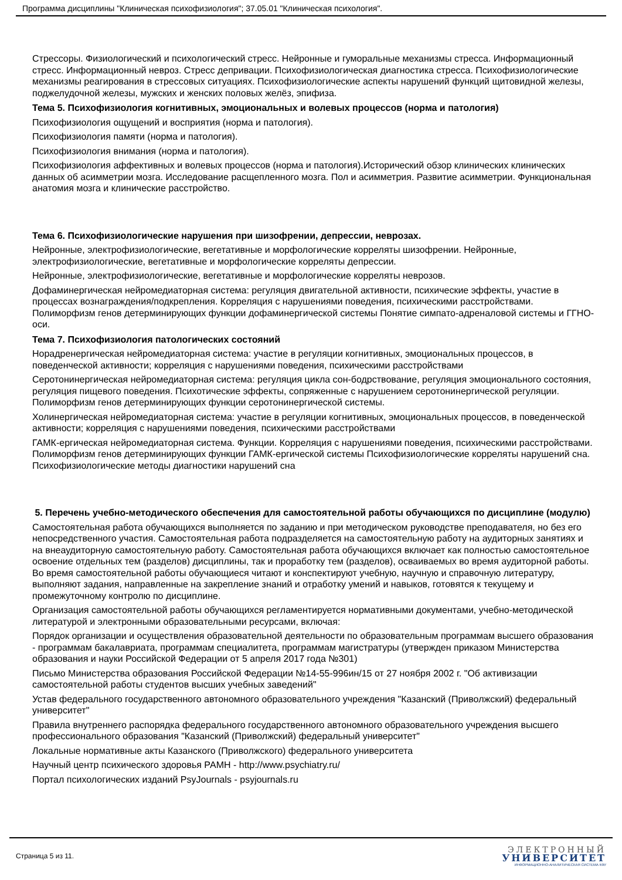Программа дисциплины "Клиническая психофизиология"; 37.05.01 "Клиническая психология".
Стрессоры. Физиологический и психологический стресс. Нейронные и гуморальные механизмы стресса. Информационный стресс. Информационный невроз. Стресс депривации. Психофизиологическая диагностика стресса. Психофизиологические механизмы реагирования в стрессовых ситуациях. Психофизиологические аспекты нарушений функций щитовидной железы, поджелудочной железы, мужских и женских половых желёз, эпифиза.
Тема 5. Психофизиология когнитивных, эмоциональных и волевых процессов (норма и патология)
Психофизиология ощущений и восприятия (норма и патология).
Психофизиология памяти (норма и патология).
Психофизиология внимания (норма и патология).
Психофизиология аффективных и волевых процессов (норма и патология).Исторический обзор клинических клинических данных об асимметрии мозга. Исследование расщепленного мозга. Пол и асимметрия. Развитие асимметрии. Функциональная анатомия мозга и клинические расстройство.
Тема 6. Психофизиологические нарушения при шизофрении, депрессии, неврозах.
Нейронные, электрофизиологические, вегетативные и морфологические корреляты шизофрении. Нейронные, электрофизиологические, вегетативные и морфологические корреляты депрессии.
Нейронные, электрофизиологические, вегетативные и морфологические корреляты неврозов.
Дофаминергическая нейромедиаторная система: регуляция двигательной активности, психические эффекты, участие в процессах вознаграждения/подкрепления. Корреляция с нарушениями поведения, психическими расстройствами. Полиморфизм генов детерминирующих функции дофаминергической системы Понятие симпато-адреналовой системы и ГГНО-оси.
Тема 7. Психофизиология патологических состояний
Норадренергическая нейромедиаторная система: участие в регуляции когнитивных, эмоциональных процессов, в поведенческой активности; корреляция с нарушениями поведения, психическими расстройствами
Серотонинергическая нейромедиаторная система: регуляция цикла сон-бодрствование, регуляция эмоционального состояния, регуляция пищевого поведения. Психотические эффекты, сопряженные с нарушением серотонинергической регуляции. Полиморфизм генов детерминирующих функции серотонинергической системы.
Холинергическая нейромедиаторная система: участие в регуляции когнитивных, эмоциональных процессов, в поведенческой активности; корреляция с нарушениями поведения, психическими расстройствами
ГАМК-ергическая нейромедиаторная система. Функции. Корреляция с нарушениями поведения, психическими расстройствами. Полиморфизм генов детерминирующих функции ГАМК-ергической системы Психофизиологические корреляты нарушений сна. Психофизиологические методы диагностики нарушений сна
5. Перечень учебно-методического обеспечения для самостоятельной работы обучающихся по дисциплине (модулю)
Самостоятельная работа обучающихся выполняется по заданию и при методическом руководстве преподавателя, но без его непосредственного участия. Самостоятельная работа подразделяется на самостоятельную работу на аудиторных занятиях и на внеаудиторную самостоятельную работу. Самостоятельная работа обучающихся включает как полностью самостоятельное освоение отдельных тем (разделов) дисциплины, так и проработку тем (разделов), осваиваемых во время аудиторной работы. Во время самостоятельной работы обучающиеся читают и конспектируют учебную, научную и справочную литературу, выполняют задания, направленные на закрепление знаний и отработку умений и навыков, готовятся к текущему и промежуточному контролю по дисциплине.
Организация самостоятельной работы обучающихся регламентируется нормативными документами, учебно-методической литературой и электронными образовательными ресурсами, включая:
Порядок организации и осуществления образовательной деятельности по образовательным программам высшего образования - программам бакалавриата, программам специалитета, программам магистратуры (утвержден приказом Министерства образования и науки Российской Федерации от 5 апреля 2017 года №301)
Письмо Министерства образования Российской Федерации №14-55-996ин/15 от 27 ноября 2002 г. "Об активизации самостоятельной работы студентов высших учебных заведений"
Устав федерального государственного автономного образовательного учреждения "Казанский (Приволжский) федеральный университет"
Правила внутреннего распорядка федерального государственного автономного образовательного учреждения высшего профессионального образования "Казанский (Приволжский) федеральный университет"
Локальные нормативные акты Казанского (Приволжского) федерального университета
Научный центр психического здоровья РАМН - http://www.psychiatry.ru/
Портал психологических изданий PsyJournals - psyjournals.ru
Страница 5 из 11.
ЭЛЕКТРОННЫЙ
УНИВЕРСИТЕТ
ИНФОРМАЦИОННО-АНАЛИТИЧЕСКАЯ СИСТЕМА КФУ